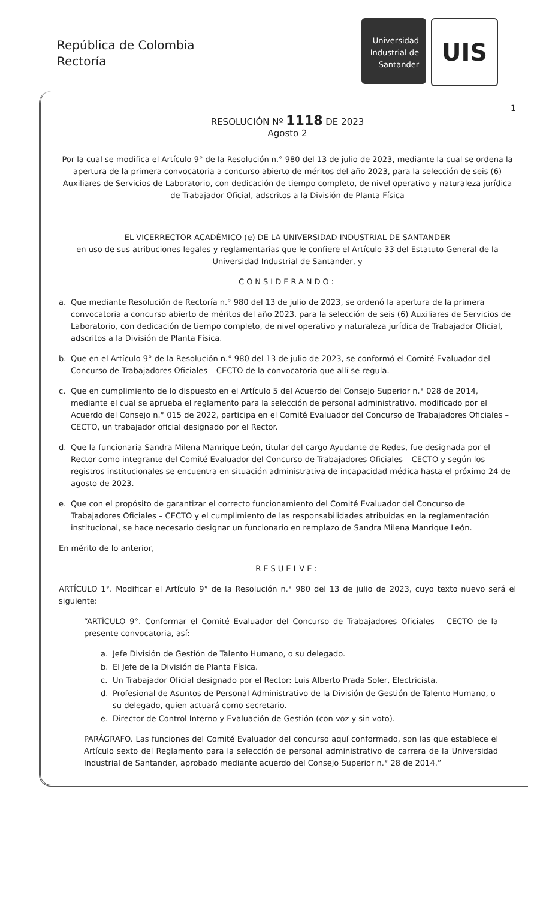República de Colombia
Rectoría
Universidad
Industrial de
Santander
UIS
1
RESOLUCIÓN Nº 1118 DE 2023
Agosto 2
Por la cual se modifica el Artículo 9° de la Resolución n.° 980 del 13 de julio de 2023, mediante la cual se ordena la apertura de la primera convocatoria a concurso abierto de méritos del año 2023, para la selección de seis (6) Auxiliares de Servicios de Laboratorio, con dedicación de tiempo completo, de nivel operativo y naturaleza jurídica de Trabajador Oficial, adscritos a la División de Planta Física
EL VICERRECTOR ACADÉMICO (e) DE LA UNIVERSIDAD INDUSTRIAL DE SANTANDER
en uso de sus atribuciones legales y reglamentarias que le confiere el Artículo 33 del Estatuto General de la Universidad Industrial de Santander, y
CONSIDERANDO:
a. Que mediante Resolución de Rectoría n.° 980 del 13 de julio de 2023, se ordenó la apertura de la primera convocatoria a concurso abierto de méritos del año 2023, para la selección de seis (6) Auxiliares de Servicios de Laboratorio, con dedicación de tiempo completo, de nivel operativo y naturaleza jurídica de Trabajador Oficial, adscritos a la División de Planta Física.
b. Que en el Artículo 9° de la Resolución n.° 980 del 13 de julio de 2023, se conformó el Comité Evaluador del Concurso de Trabajadores Oficiales – CECTO de la convocatoria que allí se regula.
c. Que en cumplimiento de lo dispuesto en el Artículo 5 del Acuerdo del Consejo Superior n.° 028 de 2014, mediante el cual se aprueba el reglamento para la selección de personal administrativo, modificado por el Acuerdo del Consejo n.° 015 de 2022, participa en el Comité Evaluador del Concurso de Trabajadores Oficiales – CECTO, un trabajador oficial designado por el Rector.
d. Que la funcionaria Sandra Milena Manrique León, titular del cargo Ayudante de Redes, fue designada por el Rector como integrante del Comité Evaluador del Concurso de Trabajadores Oficiales – CECTO y según los registros institucionales se encuentra en situación administrativa de incapacidad médica hasta el próximo 24 de agosto de 2023.
e. Que con el propósito de garantizar el correcto funcionamiento del Comité Evaluador del Concurso de Trabajadores Oficiales – CECTO y el cumplimiento de las responsabilidades atribuidas en la reglamentación institucional, se hace necesario designar un funcionario en remplazo de Sandra Milena Manrique León.
En mérito de lo anterior,
RESUELVE:
ARTÍCULO 1°. Modificar el Artículo 9° de la Resolución n.° 980 del 13 de julio de 2023, cuyo texto nuevo será el siguiente:
“ARTÍCULO 9°. Conformar el Comité Evaluador del Concurso de Trabajadores Oficiales – CECTO de la presente convocatoria, así:
a. Jefe División de Gestión de Talento Humano, o su delegado.
b. El Jefe de la División de Planta Física.
c. Un Trabajador Oficial designado por el Rector: Luis Alberto Prada Soler, Electricista.
d. Profesional de Asuntos de Personal Administrativo de la División de Gestión de Talento Humano, o su delegado, quien actuará como secretario.
e. Director de Control Interno y Evaluación de Gestión (con voz y sin voto).
PARÁGRAFO. Las funciones del Comité Evaluador del concurso aquí conformado, son las que establece el Artículo sexto del Reglamento para la selección de personal administrativo de carrera de la Universidad Industrial de Santander, aprobado mediante acuerdo del Consejo Superior n.° 28 de 2014.”